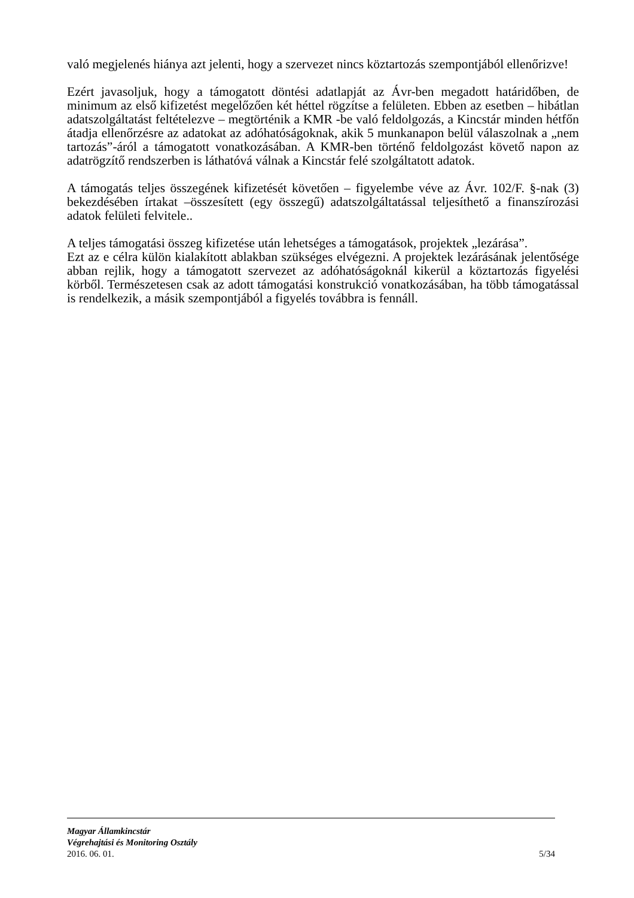való megjelenés hiánya azt jelenti, hogy a szervezet nincs köztartozás szempontjából ellenőrizve!
Ezért javasoljuk, hogy a támogatott döntési adatlapját az Ávr-ben megadott határidőben, de minimum az első kifizetést megelőzően két héttel rögzítse a felületen. Ebben az esetben – hibátlan adatszolgáltatást feltételezve – megtörténik a KMR -be való feldolgozás, a Kincstár minden hétfőn átadja ellenőrzésre az adatokat az adóhatóságoknak, akik 5 munkanapon belül válaszolnak a „nem tartozás”-áról a támogatott vonatkozásában. A KMR-ben történő feldolgozást követő napon az adatrögzítő rendszerben is láthatóvá válnak a Kincstár felé szolgáltatott adatok.
A támogatás teljes összegének kifizetését követően – figyelembe véve az Ávr. 102/F. §-nak (3) bekezdésében írtakat –összesített (egy összegű) adatszolgáltatással teljesíthető a finanszírozási adatok felületi felvitele..
A teljes támogatási összeg kifizetése után lehetséges a támogatások, projektek „lezárása”.
Ezt az e célra külön kialakított ablakban szükséges elvégezni. A projektek lezárásának jelentősége abban rejlik, hogy a támogatott szervezet az adóhatóságoknál kikerül a köztartozás figyelési körből. Természetesen csak az adott támogatási konstrukció vonatkozásában, ha több támogatással is rendelkezik, a másik szempontjából a figyelés továbbra is fennáll.
Magyar Államkincstár
Végrehajtási és Monitoring Osztály
2016. 06. 01. 5/34